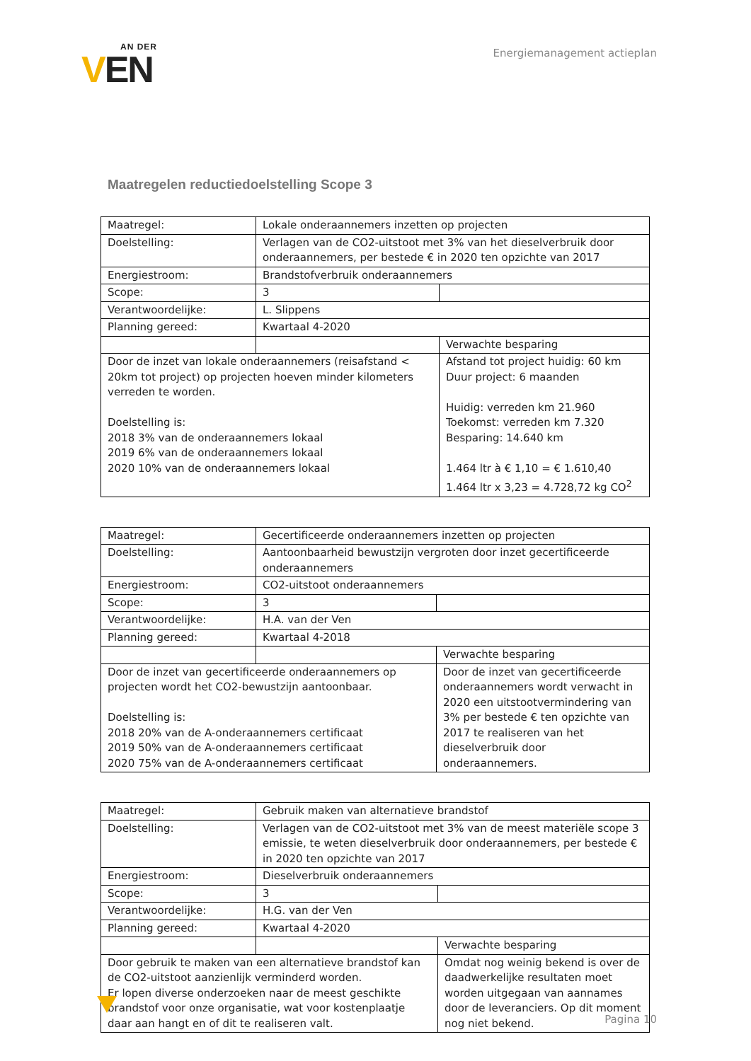AN DER
VEN
Energiemanagement actieplan
Maatregelen reductiedoelstelling Scope 3
| Maatregel: | Lokale onderaannemers inzetten op projecten | |
| Doelstelling: | Verlagen van de CO2-uitstoot met 3% van het dieselverbruik door onderaannemers, per bestede € in 2020 ten opzichte van 2017 | |
| Energiestroom: | Brandstofverbruik onderaannemers | |
| Scope: | 3 | |
| Verantwoordelijke: | L. Slippens | |
| Planning gereed: | Kwartaal 4-2020 | |
| | | Verwachte besparing |
| Door de inzet van lokale onderaannemers (reisafstand < 20km tot project) op projecten hoeven minder kilometers verreden te worden. Doelstelling is: 2018 3% van de onderaannemers lokaal 2019 6% van de onderaannemers lokaal 2020 10% van de onderaannemers lokaal | | Afstand tot project huidig: 60 km Duur project: 6 maanden Huidig: verreden km 21.960 Toekomst: verreden km 7.320 Besparing: 14.640 km 1.464 ltr à € 1,10 = € 1.610,40 1.464 ltr x 3,23 = 4.728,72 kg CO<sup>2</sup> |
| Maatregel: | Gecertificeerde onderaannemers inzetten op projecten | |
| Doelstelling: | Aantoonbaarheid bewustzijn vergroten door inzet gecertificeerde onderaannemers | |
| Energiestroom: | CO2-uitstoot onderaannemers | |
| Scope: | 3 | |
| Verantwoordelijke: | H.A. van der Ven | |
| Planning gereed: | Kwartaal 4-2018 | |
| | | Verwachte besparing |
| Door de inzet van gecertificeerde onderaannemers op projecten wordt het CO2-bewustzijn aantoonbaar. Doelstelling is: 2018 20% van de A-onderaannemers certificaat 2019 50% van de A-onderaannemers certificaat 2020 75% van de A-onderaannemers certificaat | | Door de inzet van gecertificeerde onderaannemers wordt verwacht in 2020 een uitstootvermindering van 3% per bestede € ten opzichte van 2017 te realiseren van het dieselverbruik door onderaannemers. |
| Maatregel: | Gebruik maken van alternatieve brandstof | |
| Doelstelling: | Verlagen van de CO2-uitstoot met 3% van de meest materiële scope 3 emissie, te weten dieselverbruik door onderaannemers, per bestede € in 2020 ten opzichte van 2017 | |
| Energiestroom: | Dieselverbruik onderaannemers | |
| Scope: | 3 | |
| Verantwoordelijke: | H.G. van der Ven | |
| Planning gereed: | Kwartaal 4-2020 | |
| | | Verwachte besparing |
| Door gebruik te maken van een alternatieve brandstof kan de CO2-uitstoot aanzienlijk verminderd worden. Er lopen diverse onderzoeken naar de meest geschikte brandstof voor onze organisatie, wat voor kostenplaatje daar aan hangt en of dit te realiseren valt. | | Omdat nog weinig bekend is over de daadwerkelijke resultaten moet worden uitgegaan van aannames door de leveranciers. Op dit moment nog niet bekend. |
Pagina 10